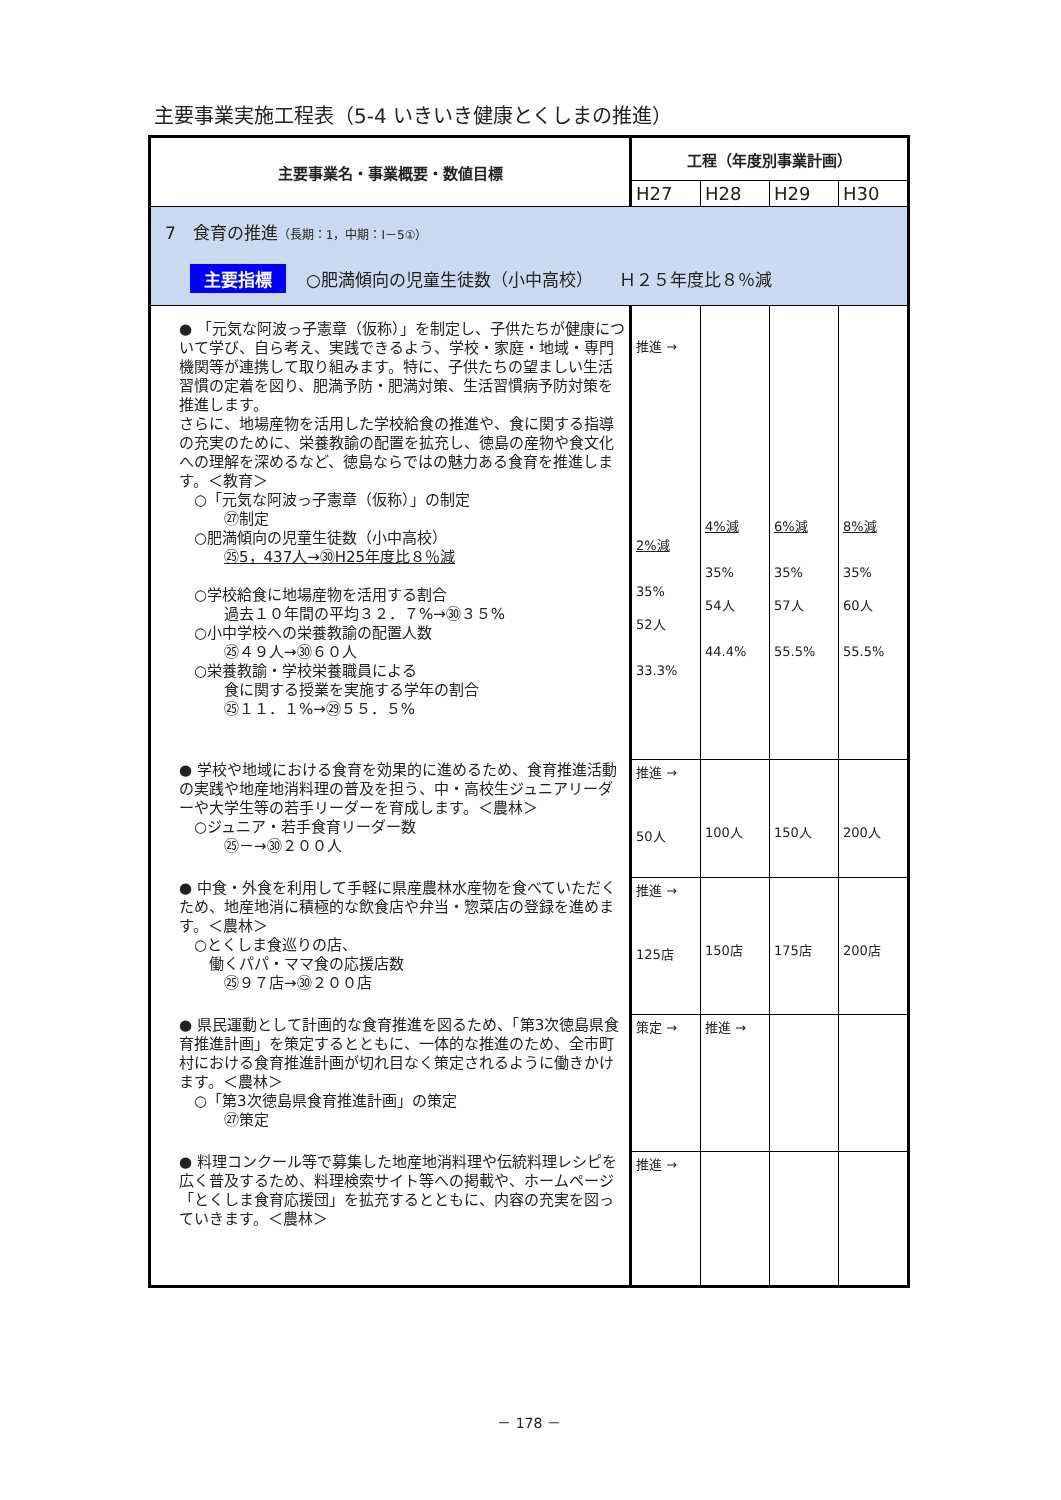主要事業実施工程表（5-4 いきいき健康とくしまの推進）
| 主要事業名・事業概要・数値目標 | 工程（年度別事業計画） | | | |
| --- | --- | --- | --- | --- |
| | H27 | H28 | H29 | H30 |
| 7 食育の推進 （長期：1，中期：Ⅰ－5①） 主要指標 ○肥満傾向の児童生徒数（小中高校） Ｈ２５年度比８％減 | | | | |
| ● 「元気な阿波っ子憲章（仮称）」を制定し、子供たちが健康について学び、自ら考え、実践できるよう、学校・家庭・地域・専門機関等が連携して取り組みます。特に、子供たちの望ましい生活習慣の定着を図り、肥満予防・肥満対策、生活習慣病予防対策を推進します。 さらに、地場産物を活用した学校給食の推進や、食に関する指導の充実のために、栄養教諭の配置を拡充し、徳島の産物や食文化への理解を深めるなど、徳島ならではの魅力ある食育を推進します。＜教育＞ ○「元気な阿波っ子憲章（仮称）」の制定 ㉗制定 ○肥満傾向の児童生徒数（小中高校） ㉕5，437人→㉚H25年度比８％減 ○学校給食に地場産物を活用する割合 過去１０年間の平均３２．７%→㉚３５% ○小中学校への栄養教諭の配置人数 ㉕４９人→㉚６０人 ○栄養教諭・学校栄養職員による 食に関する授業を実施する学年の割合 ㉕１１．１%→㉙５５．５% | 推進 → 2%減 35% 52人 33.3% | 4%減 35% 54人 44.4% | 6%減 35% 57人 55.5% | 8%減 35% 60人 55.5% |
| ● 学校や地域における食育を効果的に進めるため、食育推進活動の実践や地産地消料理の普及を担う、中・高校生ジュニアリーダーや大学生等の若手リーダーを育成します。＜農林＞ ○ジュニア・若手食育リーダー数 ㉕－→㉚２００人 | 推進 → 50人 | 100人 | 150人 | 200人 |
| ● 中食・外食を利用して手軽に県産農林水産物を食べていただくため、地産地消に積極的な飲食店や弁当・惣菜店の登録を進めます。＜農林＞ ○とくしま食巡りの店、 働くパパ・ママ食の応援店数 ㉕９７店→㉚２００店 | 推進 → 125店 | 150店 | 175店 | 200店 |
| ● 県民運動として計画的な食育推進を図るため、「第3次徳島県食育推進計画」を策定するとともに、一体的な推進のため、全市町村における食育推進計画が切れ目なく策定されるように働きかけます。＜農林＞ ○「第3次徳島県食育推進計画」の策定 ㉗策定 | 策定 → | 推進 → | | |
| ● 料理コンクール等で募集した地産地消料理や伝統料理レシピを広く普及するため、料理検索サイト等への掲載や、ホームページ「とくしま食育応援団」を拡充するとともに、内容の充実を図っていきます。＜農林＞ | 推進 → | | | |
－ 178 －